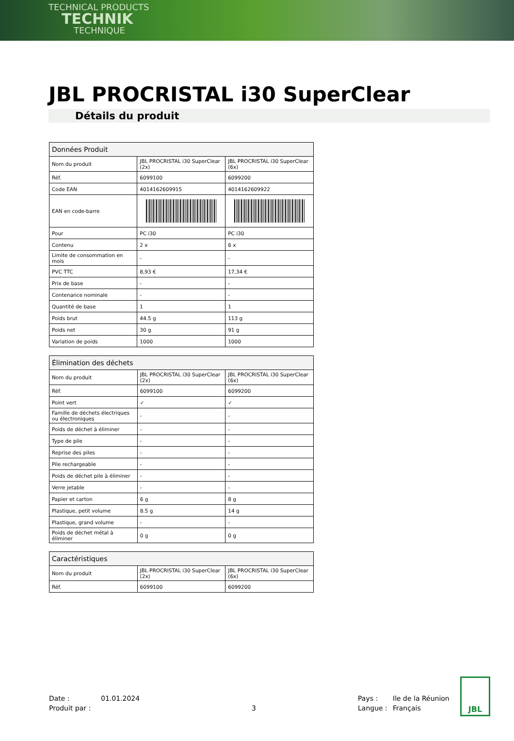TECHNICAL PRODUCTS
TECHNIK
TECHNIQUE
JBL PROCRISTAL i30 SuperClear
Détails du produit
| Données Produit | | |
| --- | --- | --- |
| Nom du produit | JBL PROCRISTAL i30 SuperClear (2x) | JBL PROCRISTAL i30 SuperClear (6x) |
| Réf. | 6099100 | 6099200 |
| Code EAN | 4014162609915 | 4014162609922 |
| EAN en code-barre | | |
| Pour | PC i30 | PC i30 |
| Contenu | 2 x | 6 x |
| Limite de consommation en mois | - | - |
| PVC TTC | 8,93 € | 17,34 € |
| Prix de base | - | - |
| Contenance nominale | - | - |
| Quantité de base | 1 | 1 |
| Poids brut | 44.5 g | 113 g |
| Poids net | 30 g | 91 g |
| Variation de poids | 1000 | 1000 |
| Élimination des déchets | | |
| --- | --- | --- |
| Nom du produit | JBL PROCRISTAL i30 SuperClear (2x) | JBL PROCRISTAL i30 SuperClear (6x) |
| Réf. | 6099100 | 6099200 |
| Point vert | ✓ | ✓ |
| Famille de déchets électriques ou électroniques | - | - |
| Poids de déchet à éliminer | - | - |
| Type de pile | - | - |
| Reprise des piles | - | - |
| Pile rechargeable | - | - |
| Poids de déchet pile à éliminer | - | - |
| Verre jetable | - | - |
| Papier et carton | 6 g | 8 g |
| Plastique, petit volume | 8.5 g | 14 g |
| Plastique, grand volume | - | - |
| Poids de déchet métal à éliminer | 0 g | 0 g |
| Caractéristiques | | |
| --- | --- | --- |
| Nom du produit | JBL PROCRISTAL i30 SuperClear (2x) | JBL PROCRISTAL i30 SuperClear (6x) |
| Réf. | 6099100 | 6099200 |
Date :
01.01.2024
Pays :
Ile de la Réunion
Produit par :
3
Langue :
Français
JBL